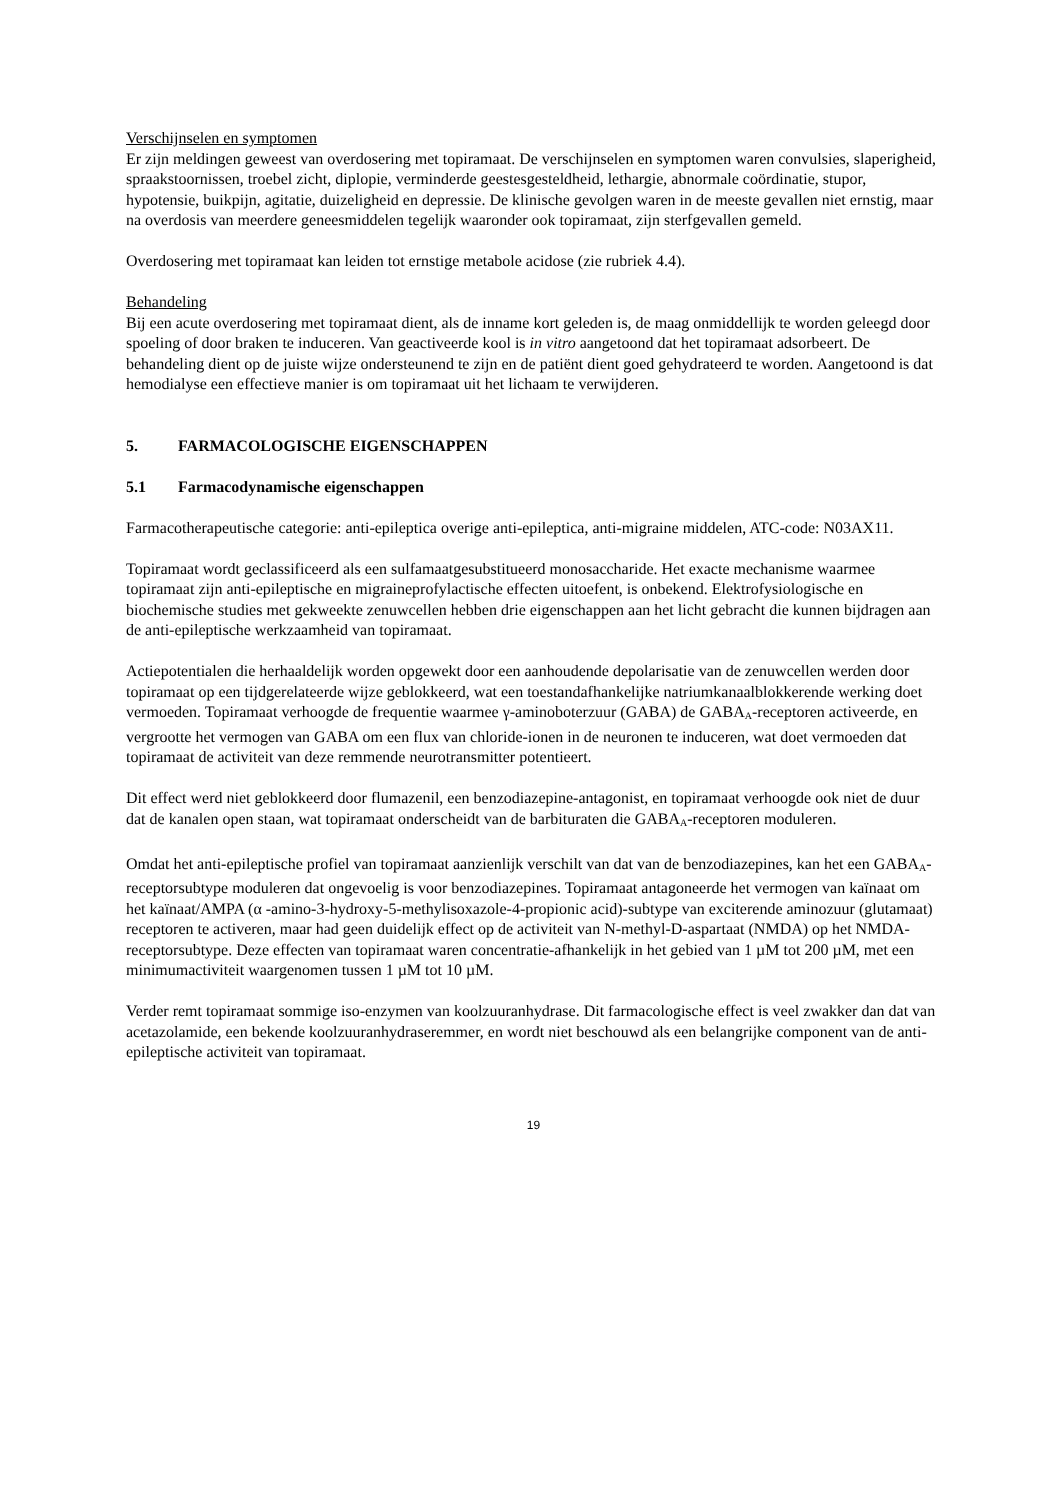Verschijnselen en symptomen
Er zijn meldingen geweest van overdosering met topiramaat. De verschijnselen en symptomen waren convulsies, slaperigheid, spraakstoornissen, troebel zicht, diplopie, verminderde geestesgesteldheid, lethargie, abnormale coördinatie, stupor, hypotensie, buikpijn, agitatie, duizeligheid en depressie. De klinische gevolgen waren in de meeste gevallen niet ernstig, maar na overdosis van meerdere geneesmiddelen tegelijk waaronder ook topiramaat, zijn sterfgevallen gemeld.
Overdosering met topiramaat kan leiden tot ernstige metabole acidose (zie rubriek 4.4).
Behandeling
Bij een acute overdosering met topiramaat dient, als de inname kort geleden is, de maag onmiddellijk te worden geleegd door spoeling of door braken te induceren. Van geactiveerde kool is in vitro aangetoond dat het topiramaat adsorbeert. De behandeling dient op de juiste wijze ondersteunend te zijn en de patiënt dient goed gehydrateerd te worden. Aangetoond is dat hemodialyse een effectieve manier is om topiramaat uit het lichaam te verwijderen.
5. FARMACOLOGISCHE EIGENSCHAPPEN
5.1 Farmacodynamische eigenschappen
Farmacotherapeutische categorie: anti-epileptica overige anti-epileptica, anti-migraine middelen, ATC-code: N03AX11.
Topiramaat wordt geclassificeerd als een sulfamaatgesubstitueerd monosaccharide. Het exacte mechanisme waarmee topiramaat zijn anti-epileptische en migraineprofylactische effecten uitoefent, is onbekend. Elektrofysiologische en biochemische studies met gekweekte zenuwcellen hebben drie eigenschappen aan het licht gebracht die kunnen bijdragen aan de anti-epileptische werkzaamheid van topiramaat.
Actiepotentialen die herhaaldelijk worden opgewekt door een aanhoudende depolarisatie van de zenuwcellen werden door topiramaat op een tijdgerelateerde wijze geblokkeerd, wat een toestandafhankelijke natriumkanaalblokkerende werking doet vermoeden. Topiramaat verhoogde de frequentie waarmee γ-aminoboterzuur (GABA) de GABA<sub>A</sub>-receptoren activeerde, en vergrootte het vermogen van GABA om een flux van chloride-ionen in de neuronen te induceren, wat doet vermoeden dat topiramaat de activiteit van deze remmende neurotransmitter potentieert.
Dit effect werd niet geblokkeerd door flumazenil, een benzodiazepine-antagonist, en topiramaat verhoogde ook niet de duur dat de kanalen open staan, wat topiramaat onderscheidt van de barbituraten die GABA<sub>A</sub>-receptoren moduleren.
Omdat het anti-epileptische profiel van topiramaat aanzienlijk verschilt van dat van de benzodiazepines, kan het een GABA<sub>A</sub>-receptorsubtype moduleren dat ongevoelig is voor benzodiazepines. Topiramaat antagoneerde het vermogen van kaïnaat om het kaïnaat/AMPA (α -amino-3-hydroxy-5-methylisoxazole-4-propionic acid)-subtype van exciterende aminozuur (glutamaat) receptoren te activeren, maar had geen duidelijk effect op de activiteit van N-methyl-D-aspartaat (NMDA) op het NMDA-receptorsubtype. Deze effecten van topiramaat waren concentratie-afhankelijk in het gebied van 1 µM tot 200 µM, met een minimumactiviteit waargenomen tussen 1 µM tot 10 µM.
Verder remt topiramaat sommige iso-enzymen van koolzuuranhydrase. Dit farmacologische effect is veel zwakker dan dat van acetazolamide, een bekende koolzuuranhydraseremmer, en wordt niet beschouwd als een belangrijke component van de anti-epileptische activiteit van topiramaat.
19